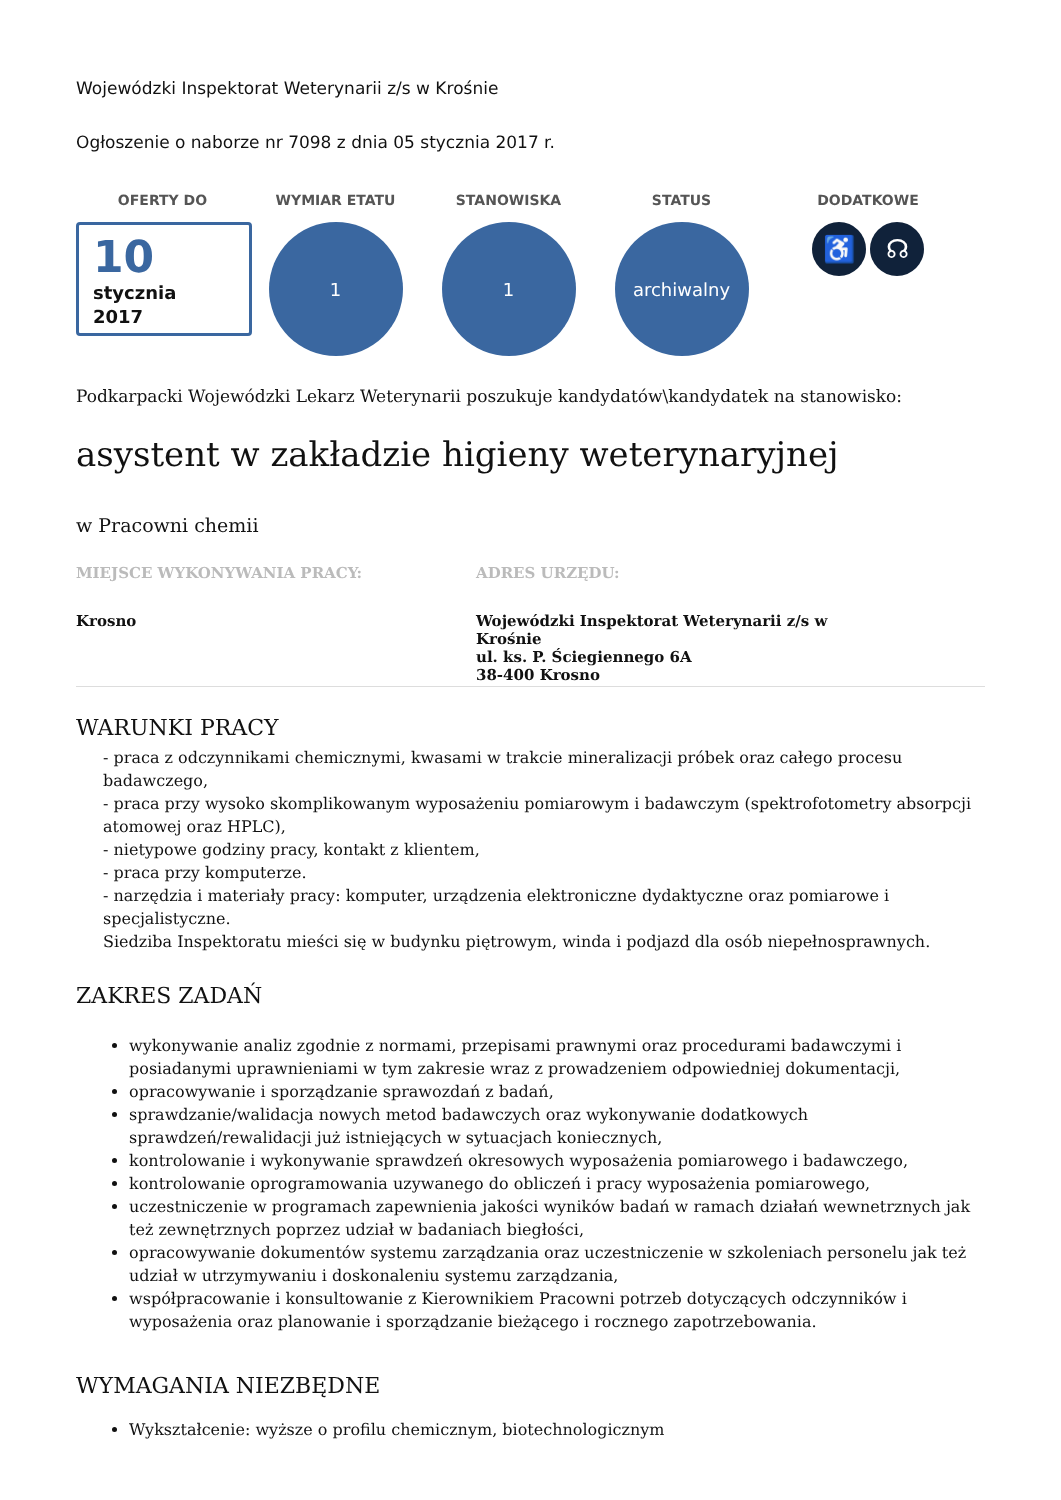Wojewódzki Inspektorat Weterynarii z/s w Krośnie
Ogłoszenie o naborze nr 7098 z dnia 05 stycznia 2017 r.
OFERTY DO
10
stycznia
2017
WYMIAR ETATU
1
STANOWISKA
1
STATUS
archiwalny
DODATKOWE
♿ ☊
Podkarpacki Wojewódzki Lekarz Weterynarii poszukuje kandydatów\kandydatek na stanowisko:
asystent w zakładzie higieny weterynaryjnej
w Pracowni chemii
MIEJSCE WYKONYWANIA PRACY:
Krosno
ADRES URZĘDU:
Wojewódzki Inspektorat Weterynarii z/s w Krośnie
ul. ks. P. Ściegiennego 6A
38-400 Krosno
WARUNKI PRACY
- praca z odczynnikami chemicznymi, kwasami w trakcie mineralizacji próbek oraz całego procesu badawczego,
- praca przy wysoko skomplikowanym wyposażeniu pomiarowym i badawczym (spektrofotometry absorpcji atomowej oraz HPLC),
- nietypowe godziny pracy, kontakt z klientem,
- praca przy komputerze.
- narzędzia i materiały pracy: komputer, urządzenia elektroniczne dydaktyczne oraz pomiarowe i specjalistyczne.
Siedziba Inspektoratu mieści się w budynku piętrowym, winda i podjazd dla osób niepełnosprawnych.
ZAKRES ZADAŃ
wykonywanie analiz zgodnie z normami, przepisami prawnymi oraz procedurami badawczymi i posiadanymi uprawnieniami w tym zakresie wraz z prowadzeniem odpowiedniej dokumentacji,
opracowywanie i sporządzanie sprawozdań z badań,
sprawdzanie/walidacja nowych metod badawczych oraz wykonywanie dodatkowych sprawdzeń/rewalidacji już istniejących w sytuacjach koniecznych,
kontrolowanie i wykonywanie sprawdzeń okresowych wyposażenia pomiarowego i badawczego,
kontrolowanie oprogramowania uzywanego do obliczeń i pracy wyposażenia pomiarowego,
uczestniczenie w programach zapewnienia jakości wyników badań w ramach działań wewnetrznych jak też zewnętrznych poprzez udział w badaniach biegłości,
opracowywanie dokumentów systemu zarządzania oraz uczestniczenie w szkoleniach personelu jak też udział w utrzymywaniu i doskonaleniu systemu zarządzania,
współpracowanie i konsultowanie z Kierownikiem Pracowni potrzeb dotyczących odczynników i wyposażenia oraz planowanie i sporządzanie bieżącego i rocznego zapotrzebowania.
WYMAGANIA NIEZBĘDNE
Wykształcenie: wyższe o profilu chemicznym, biotechnologicznym